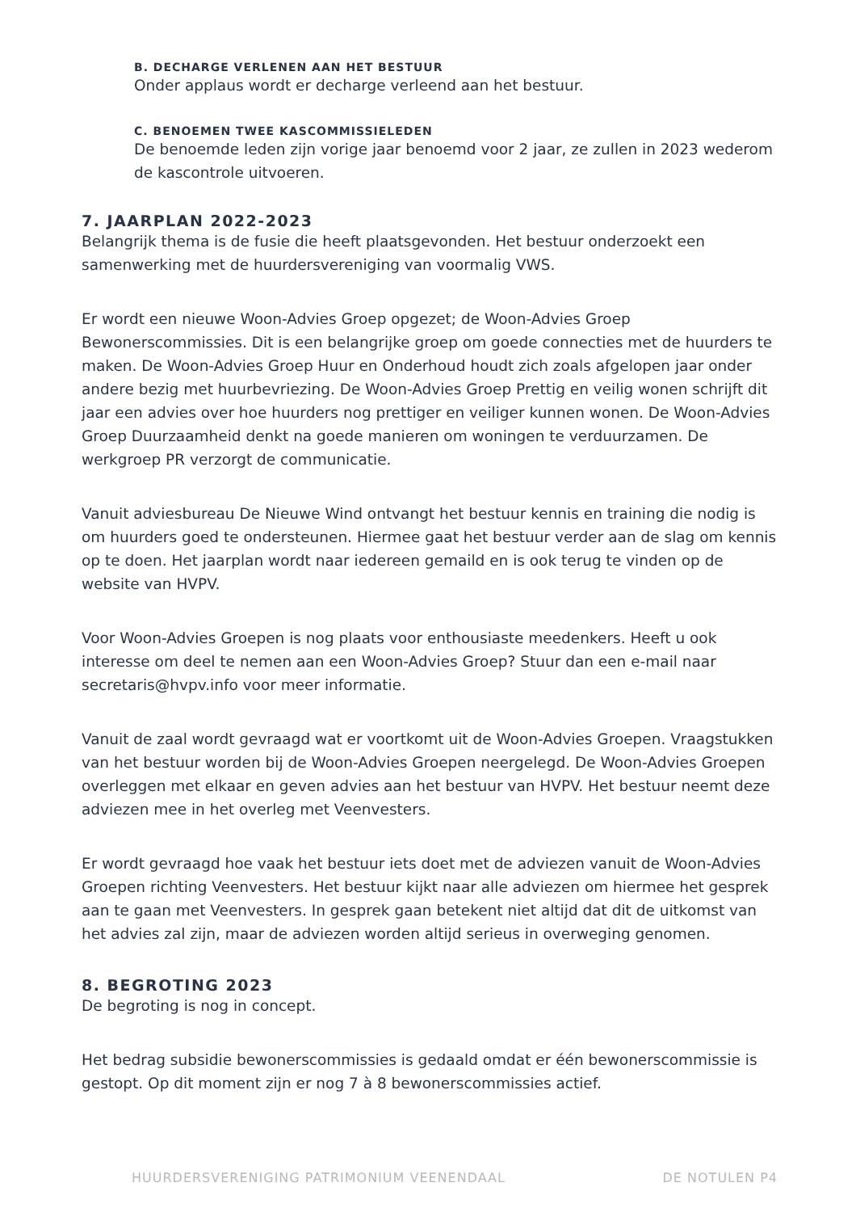B. DECHARGE VERLENEN AAN HET BESTUUR
Onder applaus wordt er decharge verleend aan het bestuur.
C. BENOEMEN TWEE KASCOMMISSIELEDEN
De benoemde leden zijn vorige jaar benoemd voor 2 jaar, ze zullen in 2023 wederom de kascontrole uitvoeren.
7. JAARPLAN 2022-2023
Belangrijk thema is de fusie die heeft plaatsgevonden. Het bestuur onderzoekt een samenwerking met de huurdersvereniging van voormalig VWS.
Er wordt een nieuwe Woon-Advies Groep opgezet; de Woon-Advies Groep Bewonerscommissies. Dit is een belangrijke groep om goede connecties met de huurders te maken. De Woon-Advies Groep Huur en Onderhoud houdt zich zoals afgelopen jaar onder andere bezig met huurbevriezing. De Woon-Advies Groep Prettig en veilig wonen schrijft dit jaar een advies over hoe huurders nog prettiger en veiliger kunnen wonen. De Woon-Advies Groep Duurzaamheid denkt na goede manieren om woningen te verduurzamen. De werkgroep PR verzorgt de communicatie.
Vanuit adviesbureau De Nieuwe Wind ontvangt het bestuur kennis en training die nodig is om huurders goed te ondersteunen. Hiermee gaat het bestuur verder aan de slag om kennis op te doen. Het jaarplan wordt naar iedereen gemaild en is ook terug te vinden op de website van HVPV.
Voor Woon-Advies Groepen is nog plaats voor enthousiaste meedenkers. Heeft u ook interesse om deel te nemen aan een Woon-Advies Groep? Stuur dan een e-mail naar secretaris@hvpv.info voor meer informatie.
Vanuit de zaal wordt gevraagd wat er voortkomt uit de Woon-Advies Groepen. Vraagstukken van het bestuur worden bij de Woon-Advies Groepen neergelegd. De Woon-Advies Groepen overleggen met elkaar en geven advies aan het bestuur van HVPV. Het bestuur neemt deze adviezen mee in het overleg met Veenvesters.
Er wordt gevraagd hoe vaak het bestuur iets doet met de adviezen vanuit de Woon-Advies Groepen richting Veenvesters. Het bestuur kijkt naar alle adviezen om hiermee het gesprek aan te gaan met Veenvesters. In gesprek gaan betekent niet altijd dat dit de uitkomst van het advies zal zijn, maar de adviezen worden altijd serieus in overweging genomen.
8. BEGROTING 2023
De begroting is nog in concept.
Het bedrag subsidie bewonerscommissies is gedaald omdat er één bewonerscommissie is gestopt. Op dit moment zijn er nog 7 à 8 bewonerscommissies actief.
HUURDERSVERENIGING PATRIMONIUM VEENENDAAL DE NOTULEN P4